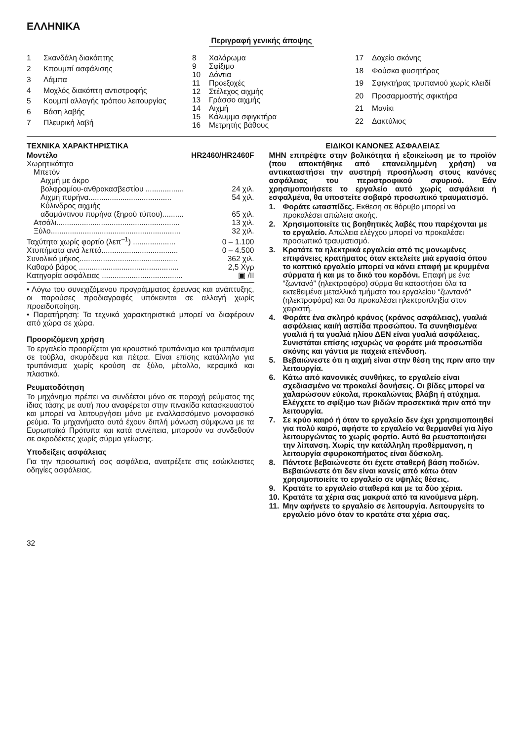ΕΛΛΗΝΙΚΑ
Περιγραφή γενικής άποψης
| 1 | Σκανδάλη διακόπτης |
| 2 | Κπουμπί ασφάλισης |
| 3 | Λάμπα |
| 4 | Μοχλός διακόπτη αντιστροφής |
| 5 | Κουμπί αλλαγής τρόπου λειτουργίας |
| 6 | Βάση λαβής |
| 7 | Πλευρική λαβή |
| 8 | Χαλάρωμα |
| 9 | Σφίξιμο |
| 10 | Δόντια |
| 11 | Προεξοχές |
| 12 | Στέλεχος αιχμής |
| 13 | Γράσσο αιχμής |
| 14 | Αιχμή |
| 15 | Κάλυμμα σφιγκτήρα |
| 16 | Μετρητής βάθους |
| 17 | Δοχείο σκόνης |
| 18 | Φούσκα φυσητήρας |
| 19 | Σφιγκτήρας τρυπανιού χωρίς κλειδί |
| 20 | Προσαρμοστής σφικτήρα |
| 21 | Μανίκι |
| 22 | Δακτύλιος |
ΤΕΧΝΙΚΑ ΧΑΡΑΚΤΗΡΙΣΤΙΚΑ
| Μοντέλο | HR2460/HR2460F |
| Χωρητικότητα | |
| Μπετόν | |
| Αιχμή με άκρο | |
| βολφραμίου-ανθρακασβεστίου .................. | 24 χιλ. |
| Αιχμή πυρήνα....................................... | 54 χιλ. |
| Κύλινδρος αιχμής | |
| αδαμάντινου πυρήνα (ξηρού τύπου).......... | 65 χιλ. |
| Ατσάλι.......................................................... | 13 χιλ. |
| Ξύλο............................................................. | 32 χιλ. |
| Ταχύτητα χωρίς φορτίο (λεπ<sup>–1</sup>) .................... | 0 – 1.100 |
| Χτυπήματα ανά λεπτό.................................... | 0 – 4.500 |
| Συνολικό μήκος.............................................. | 362 χιλ. |
| Καθαρό βάρος ............................................... | 2,5 Χγρ |
| Κατηγορία ασφάλειας ...................................... | ▣ /II |
• Λόγω του συνεχιζόμενου προγράμματος έρευνας και ανάπτυξης, οι παρούσες προδιαγραφές υπόκεινται σε αλλαγή χωρίς προειδοποίηση.
• Παρατήρηση: Τα τεχνικά χαρακτηριστικά μπορεί να διαφέρουν από χώρα σε χώρα.
Προοριζόμενη χρήση
Το εργαλείο προορίζεται για κρουστικό τρυπάνισμα και τρυπάνισμα σε τούβλα, σκυρόδεμα και πέτρα. Είναι επίσης κατάλληλο για τρυπάνισμα χωρίς κρούση σε ξύλο, μέταλλο, κεραμικά και πλαστικά.
Ρευματοδότηση
Το μηχάνημα πρέπει να συνδέεται μόνο σε παροχή ρεύματος της ίδιας τάσης με αυτή που αναφέρεται στην πινακίδα κατασκευαστού και μπορεί να λειτουργήσει μόνο με εναλλασσόμενο μονοφασικό ρεύμα. Τα μηχανήματα αυτά έχουν διπλή μόνωση σύμφωνα με τα Ευρωπαϊκά Πρότυπα και κατά συνέπεια, μπορούν να συνδεθούν σε ακροδέκτες χωρίς σύρμα γείωσης.
Υποδείξεις ασφάλειας
Για την προσωπική σας ασφάλεια, ανατρέξετε στις εσώκλειστες οδηγίες ασφάλειας.
ΕΙΔΙΚΟΙ ΚΑΝΟΝΕΣ ΑΣΦΑΛΕΙΑΣ
ΜΗΝ επιτρέψτε στην βολικότητα ή εξοικείωση με το προϊόν (που αποκτήθηκε από επανειλημμένη χρήση) να αντικαταστήσει την αυστηρή προσήλωση στους κανόνες ασφάλειας του περιστροφικού σφυριού. Εάν χρησιμοποιήσετε το εργαλείο αυτό χωρίς ασφάλεια ή εσφαλμένα, θα υποστείτε σοβαρό προσωπικό τραυματισμό.
1. Φοράτε ωτασπίδες. Εκθεση σε θόρυβο μπορεί να προκαλέσει απώλεια ακοής.
2. Χρησιμοποιείτε τις βοηθητικές λαβές που παρέχονται με το εργαλείο. Απώλεια ελέγχου μπορεί να προκαλέσει προσωπικό τραυματισμό.
3. Κρατάτε τα ηλεκτρικά εργαλεία από τις μονωμένες επιφάνειες κρατήματος όταν εκτελείτε μιά εργασία όπου το κοπτικό εργαλείο μπορεί να κάνει επαφή με κρυμμένα σύρματα ή και με το δικό του κορδόνι. Επαφή με ένα “ζωντανό” (ηλεκτροφόρο) σύρμα θα καταστήσει όλα τα εκτεθειμένα μεταλλικά τμήματα του εργαλείου “ζωντανά” (ηλεκτροφόρα) και θα προκαλέσει ηλεκτροπληξία στον χειριστή.
4. Φοράτε ένα σκληρό κράνος (κράνος ασφάλειας), γυαλιά ασφάλειας και/ή ασπίδα προσώπου. Τα συνηθισμένα γυαλιά ή τα γυαλιά ηλίου ΔΕΝ είναι γυαλιά ασφάλειας. Συνιστάται επίσης ισχυρώς να φοράτε μιά προσωπίδα σκόνης και γάντια με παχειά επένδυση.
5. Βεβαιώνεστε ότι η αιχμή είναι στην θέση της πριν απο την λειτουργία.
6. Κάτω από κανονικές συνθήκες, το εργαλείο είναι σχεδιασμένο να προκαλεί δονήσεις. Οι βίδες μπορεί να χαλαρώσουν εύκολα, προκαλώντας βλάβη ή ατύχημα. Ελέγχετε το σφίξιμο των βιδών προσεκτικά πριν από την λειτουργία.
7. Σε κρύο καιρό ή όταν το εργαλείο δεν έχει χρησιμοποιηθεί για πολύ καιρό, αφήστε το εργαλείο να θερμανθεί για λίγο λειτουργώντας το χωρίς φορτίο. Αυτό θα ρευστοποιήσει την λίπανση. Χωρίς την κατάλληλη προθέρμανση, η λειτουργία σφυροκοπήματος είναι δύσκολη.
8. Πάντοτε βεβαιώνεστε ότι έχετε σταθερή βάση ποδιών.
Βεβαιώνεστε ότι δεν είναι κανείς από κάτω όταν χρησιμοποιείτε το εργαλείο σε υψηλές θέσεις.
9. Κρατάτε το εργαλείο σταθερά και με τα δύο χέρια.
10. Κρατάτε τα χέρια σας μακρυά από τα κινούμενα μέρη.
11. Μην αφήνετε το εργαλείο σε λειτουργία. Λειτουργείτε το εργαλείο μόνο όταν το κρατάτε στα χέρια σας.
32